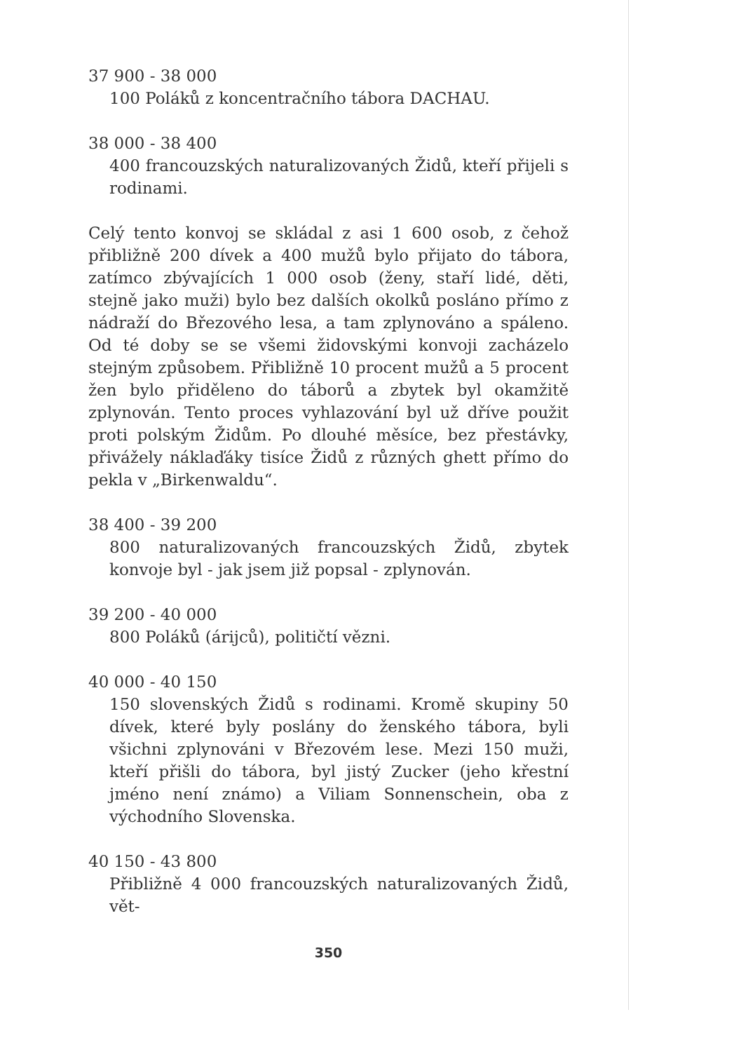37 900 - 38 000
100 Poláků z koncentračního tábora DACHAU.
38 000 - 38 400
400 francouzských naturalizovaných Židů, kteří přijeli s rodinami.
Celý tento konvoj se skládal z asi 1 600 osob, z čehož přibližně 200 dívek a 400 mužů bylo přijato do tábora, zatímco zbývajících 1 000 osob (ženy, staří lidé, děti, stejně jako muži) bylo bez dalších okolků posláno přímo z nádraží do Březového lesa, a tam zplynováno a spáleno. Od té doby se se všemi židovskými konvoji zacházelo stejným způsobem. Přibližně 10 procent mužů a 5 procent žen bylo přiděleno do táborů a zbytek byl okamžitě zplynován. Tento proces vyhlazování byl už dříve použit proti polským Židům. Po dlouhé měsíce, bez přestávky, přivážely náklaďáky tisíce Židů z různých ghett přímo do pekla v „Birkenwaldu“.
38 400 - 39 200
800 naturalizovaných francouzských Židů, zbytek konvoje byl - jak jsem již popsal - zplynován.
39 200 - 40 000
800 Poláků (árijců), političtí vězni.
40 000 - 40 150
150 slovenských Židů s rodinami. Kromě skupiny 50 dívek, které byly poslány do ženského tábora, byli všichni zplynováni v Březovém lese. Mezi 150 muži, kteří přišli do tábora, byl jistý Zucker (jeho křestní jméno není známo) a Viliam Sonnenschein, oba z východního Slovenska.
40 150 - 43 800
Přibližně 4 000 francouzských naturalizovaných Židů, vět-
350